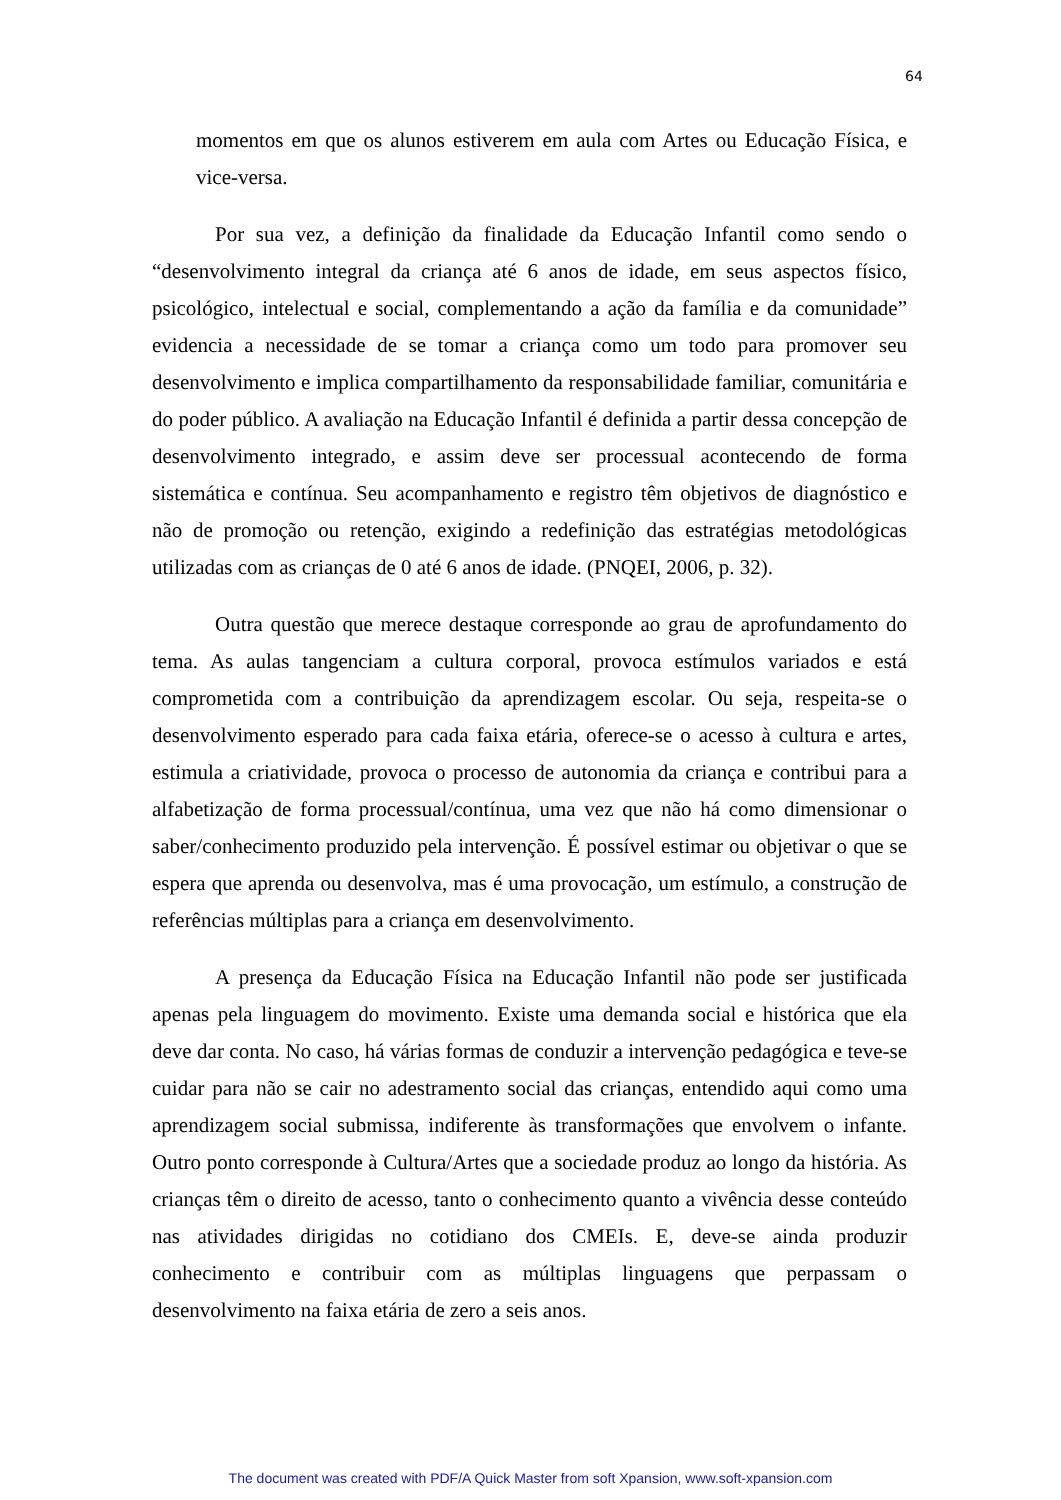64
momentos em que os alunos estiverem em aula com Artes ou Educação Física, e vice-versa.
Por sua vez, a definição da finalidade da Educação Infantil como sendo o “desenvolvimento integral da criança até 6 anos de idade, em seus aspectos físico, psicológico, intelectual e social, complementando a ação da família e da comunidade” evidencia a necessidade de se tomar a criança como um todo para promover seu desenvolvimento e implica compartilhamento da responsabilidade familiar, comunitária e do poder público. A avaliação na Educação Infantil é definida a partir dessa concepção de desenvolvimento integrado, e assim deve ser processual acontecendo de forma sistemática e contínua. Seu acompanhamento e registro têm objetivos de diagnóstico e não de promoção ou retenção, exigindo a redefinição das estratégias metodológicas utilizadas com as crianças de 0 até 6 anos de idade. (PNQEI, 2006, p. 32).
Outra questão que merece destaque corresponde ao grau de aprofundamento do tema. As aulas tangenciam a cultura corporal, provoca estímulos variados e está comprometida com a contribuição da aprendizagem escolar. Ou seja, respeita-se o desenvolvimento esperado para cada faixa etária, oferece-se o acesso à cultura e artes, estimula a criatividade, provoca o processo de autonomia da criança e contribui para a alfabetização de forma processual/contínua, uma vez que não há como dimensionar o saber/conhecimento produzido pela intervenção. É possível estimar ou objetivar o que se espera que aprenda ou desenvolva, mas é uma provocação, um estímulo, a construção de referências múltiplas para a criança em desenvolvimento.
A presença da Educação Física na Educação Infantil não pode ser justificada apenas pela linguagem do movimento. Existe uma demanda social e histórica que ela deve dar conta. No caso, há várias formas de conduzir a intervenção pedagógica e teve-se cuidar para não se cair no adestramento social das crianças, entendido aqui como uma aprendizagem social submissa, indiferente às transformações que envolvem o infante. Outro ponto corresponde à Cultura/Artes que a sociedade produz ao longo da história. As crianças têm o direito de acesso, tanto o conhecimento quanto a vivência desse conteúdo nas atividades dirigidas no cotidiano dos CMEIs. E, deve-se ainda produzir conhecimento e contribuir com as múltiplas linguagens que perpassam o desenvolvimento na faixa etária de zero a seis anos.
The document was created with PDF/A Quick Master from soft Xpansion, www.soft-xpansion.com